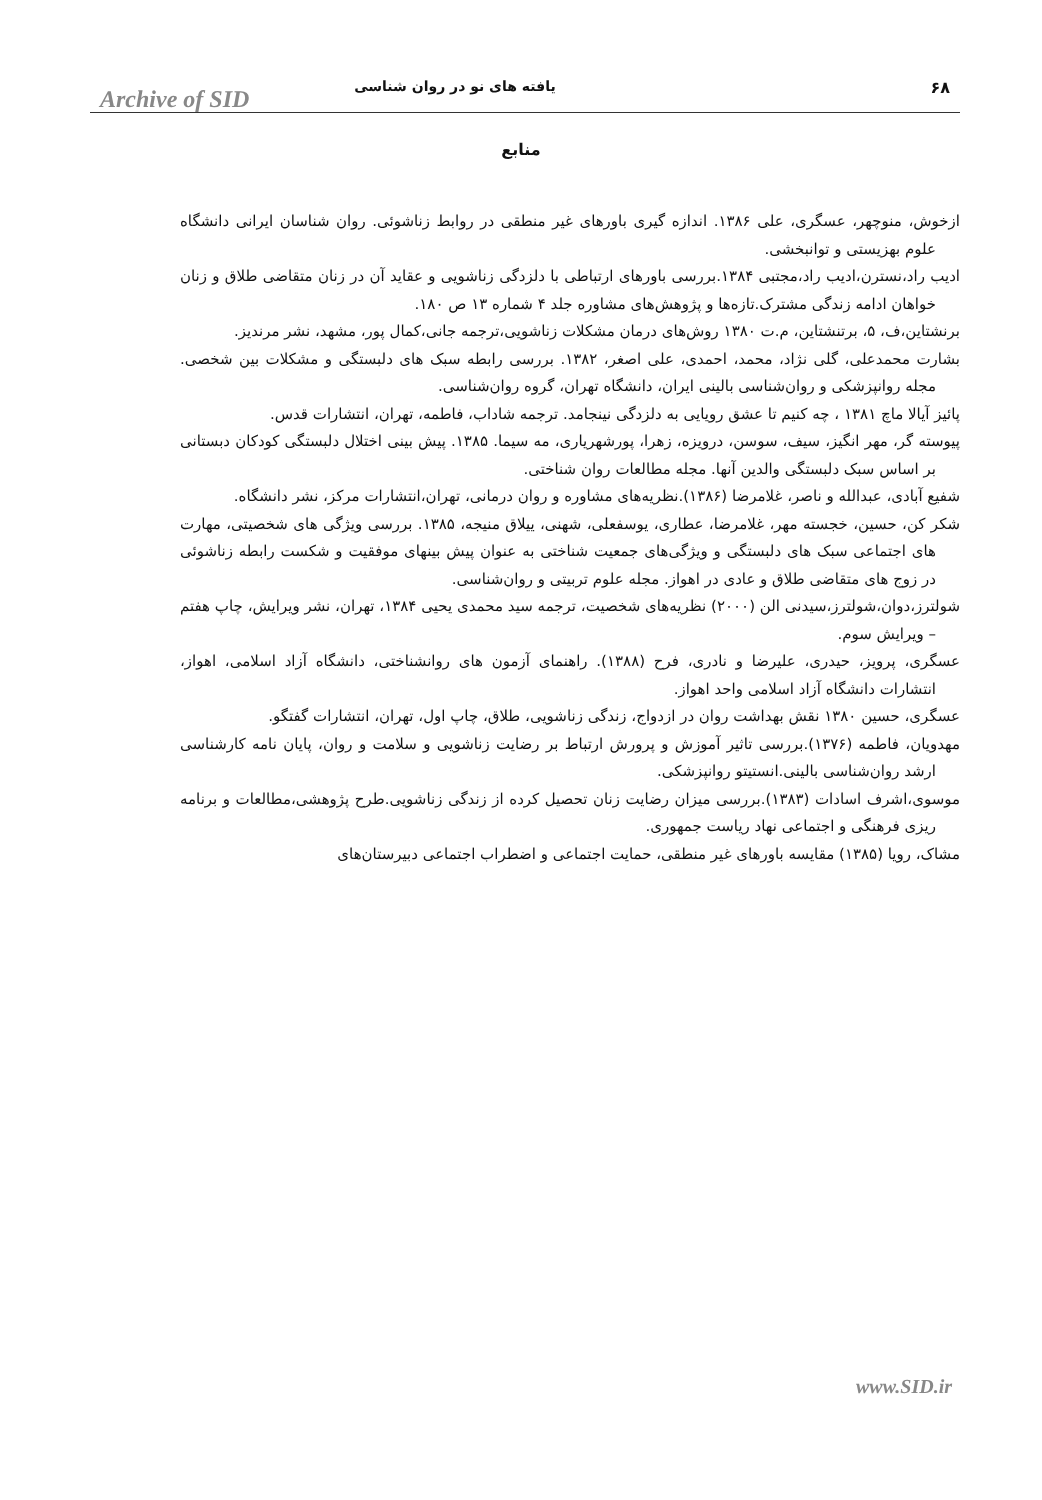۶۸ یافته های نو در روان شناسی Archive of SID
منابع
ازخوش، منوچهر، عسگری، علی ۱۳۸۶. اندازه گیری باورهای غیر منطقی در روابط زناشوئی. روان شناسان ایرانی دانشگاه علوم بهزیستی و توانبخشی.
ادیب راد،نسترن،ادیب راد،مجتبی ۱۳۸۴.بررسی باورهای ارتباطی با دلزدگی زناشویی و عقاید آن در زنان متقاضی طلاق و زنان خواهان ادامه زندگی مشترک.تازه‌ها و پژوهش‌های مشاوره جلد ۴ شماره ۱۳ ص ۱۸۰.
برنشتاین،ف، ۵، برتنشتاین، م.ت ۱۳۸۰ روش‌های درمان مشکلات زناشویی،ترجمه جانی،کمال پور، مشهد، نشر مرندیز.
بشارت محمدعلی، گلی نژاد، محمد، احمدی، علی اصغر، ۱۳۸۲. بررسی رابطه سبک های دلبستگی و مشکلات بین شخصی. مجله روانپزشکی و روان‌شناسی بالینی ایران، دانشگاه تهران، گروه روان‌شناسی.
پائیز آیالا ماچ ۱۳۸۱ ، چه کنیم تا عشق رویایی به دلزدگی نینجامد. ترجمه شاداب، فاطمه، تهران، انتشارات قدس.
پیوسته گر، مهر انگیز، سیف، سوسن، درویزه، زهرا، پورشهریاری، مه سیما. ۱۳۸۵. پیش بینی اختلال دلبستگی کودکان دبستانی بر اساس سبک دلبستگی والدین آنها. مجله مطالعات روان شناختی.
شفیع آبادی، عبدالله و ناصر، غلامرضا (۱۳۸۶).نظریه‌های مشاوره و روان درمانی، تهران،انتشارات مرکز، نشر دانشگاه.
شکر کن، حسین، خجسته مهر، غلامرضا، عطاری، یوسفعلی، شهنی، ییلاق منیجه، ۱۳۸۵. بررسی ویژگی های شخصیتی، مهارت های اجتماعی سبک های دلبستگی و ویژگی‌های جمعیت شناختی به عنوان پیش بینهای موفقیت و شکست رابطه زناشوئی در زوج های متقاضی طلاق و عادی در اهواز. مجله علوم تربیتی و روان‌شناسی.
شولترز،دوان،شولترز،سیدنی الن (۲۰۰۰) نظریه‌های شخصیت، ترجمه سید محمدی یحیی ۱۳۸۴، تهران، نشر ویرایش، چاپ هفتم – ویرایش سوم.
عسگری، پرویز، حیدری، علیرضا و نادری، فرح (۱۳۸۸). راهنمای آزمون های روانشناختی، دانشگاه آزاد اسلامی، اهواز، انتشارات دانشگاه آزاد اسلامی واحد اهواز.
عسگری، حسین ۱۳۸۰ نقش بهداشت روان در ازدواج، زندگی زناشویی، طلاق، چاپ اول، تهران، انتشارات گفتگو.
مهدویان، فاطمه (۱۳۷۶).بررسی تاثیر آموزش و پرورش ارتباط بر رضایت زناشویی و سلامت و روان، پایان نامه کارشناسی ارشد روان‌شناسی بالینی.انستیتو روانپزشکی.
موسوی،اشرف اسادات (۱۳۸۳).بررسی میزان رضایت زنان تحصیل کرده از زندگی زناشویی.طرح پژوهشی،مطالعات و برنامه ریزی فرهنگی و اجتماعی نهاد ریاست جمهوری.
مشاک، رویا (۱۳۸۵) مقایسه باورهای غیر منطقی، حمایت اجتماعی و اضطراب اجتماعی دبیرستان‌های
www.SID.ir